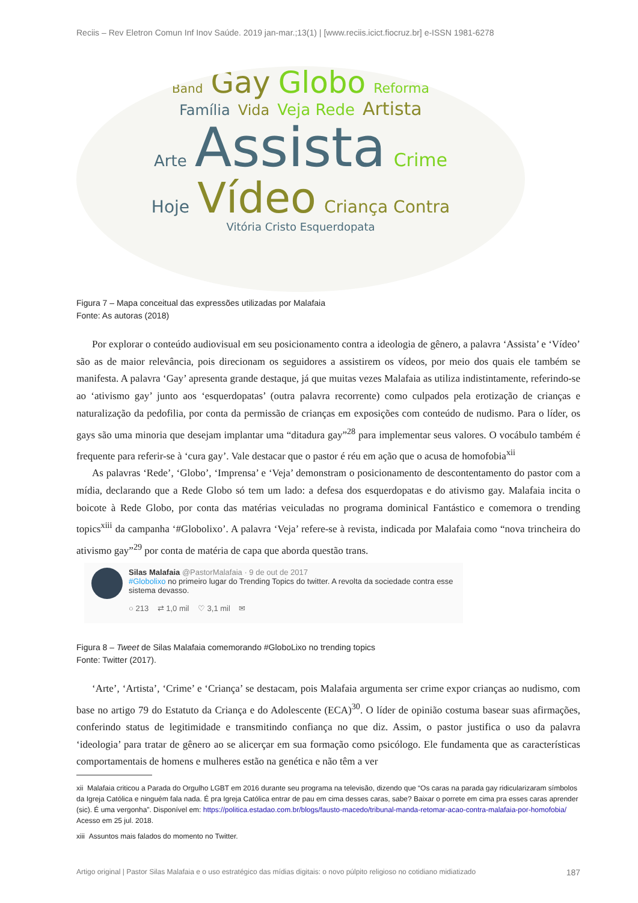Reciis – Rev Eletron Comun Inf Inov Saúde. 2019 jan-mar.;13(1) | [www.reciis.icict.fiocruz.br] e-ISSN 1981-6278
Band Gay Globo Reforma
Família Vida Veja Rede Artista
Arte Assista Crime
Hoje Vídeo Criança Contra Vitória Cristo Esquerdopata
Figura 7 – Mapa conceitual das expressões utilizadas por Malafaia
Fonte: As autoras (2018)
Por explorar o conteúdo audiovisual em seu posicionamento contra a ideologia de gênero, a palavra ‘Assista’ e ‘Vídeo’ são as de maior relevância, pois direcionam os seguidores a assistirem os vídeos, por meio dos quais ele também se manifesta. A palavra ‘Gay’ apresenta grande destaque, já que muitas vezes Malafaia as utiliza indistintamente, referindo-se ao ‘ativismo gay’ junto aos ‘esquerdopatas’ (outra palavra recorrente) como culpados pela erotização de crianças e naturalização da pedofilia, por conta da permissão de crianças em exposições com conteúdo de nudismo. Para o líder, os gays são uma minoria que desejam implantar uma “ditadura gay”<sup>28</sup> para implementar seus valores. O vocábulo também é frequente para referir-se à ‘cura gay’. Vale destacar que o pastor é réu em ação que o acusa de homofobia<sup>xii</sup>
As palavras ‘Rede’, ‘Globo’, ‘Imprensa’ e ‘Veja’ demonstram o posicionamento de descontentamento do pastor com a mídia, declarando que a Rede Globo só tem um lado: a defesa dos esquerdopatas e do ativismo gay. Malafaia incita o boicote à Rede Globo, por conta das matérias veiculadas no programa dominical Fantástico e comemora o trending topics<sup>xiii</sup> da campanha ‘#Globolixo’. A palavra ‘Veja’ refere-se à revista, indicada por Malafaia como “nova trincheira do ativismo gay”<sup>29</sup> por conta de matéria de capa que aborda questão trans.
Silas Malafaia @PastorMalafaia · 9 de out de 2017
#Globolixo no primeiro lugar do Trending Topics do twitter. A revolta da sociedade contra esse sistema devasso.
○ 213 ⇄ 1,0 mil ♡ 3,1 mil ✉
Figura 8 – Tweet de Silas Malafaia comemorando #GloboLixo no trending topics
Fonte: Twitter (2017).
‘Arte’, ‘Artista’, ‘Crime’ e ‘Criança’ se destacam, pois Malafaia argumenta ser crime expor crianças ao nudismo, com base no artigo 79 do Estatuto da Criança e do Adolescente (ECA)<sup>30</sup>. O líder de opinião costuma basear suas afirmações, conferindo status de legitimidade e transmitindo confiança no que diz. Assim, o pastor justifica o uso da palavra ‘ideologia’ para tratar de gênero ao se alicerçar em sua formação como psicólogo. Ele fundamenta que as características comportamentais de homens e mulheres estão na genética e não têm a ver
xii Malafaia criticou a Parada do Orgulho LGBT em 2016 durante seu programa na televisão, dizendo que “Os caras na parada gay ridicularizaram símbolos da Igreja Católica e ninguém fala nada. É pra Igreja Católica entrar de pau em cima desses caras, sabe? Baixar o porrete em cima pra esses caras aprender (sic). É uma vergonha”. Disponível em: https://politica.estadao.com.br/blogs/fausto-macedo/tribunal-manda-retomar-acao-contra-malafaia-por-homofobia/ Acesso em 25 jul. 2018.
xiii Assuntos mais falados do momento no Twitter.
Artigo original | Pastor Silas Malafaia e o uso estratégico das mídias digitais: o novo púlpito religioso no cotidiano midiatizado 187